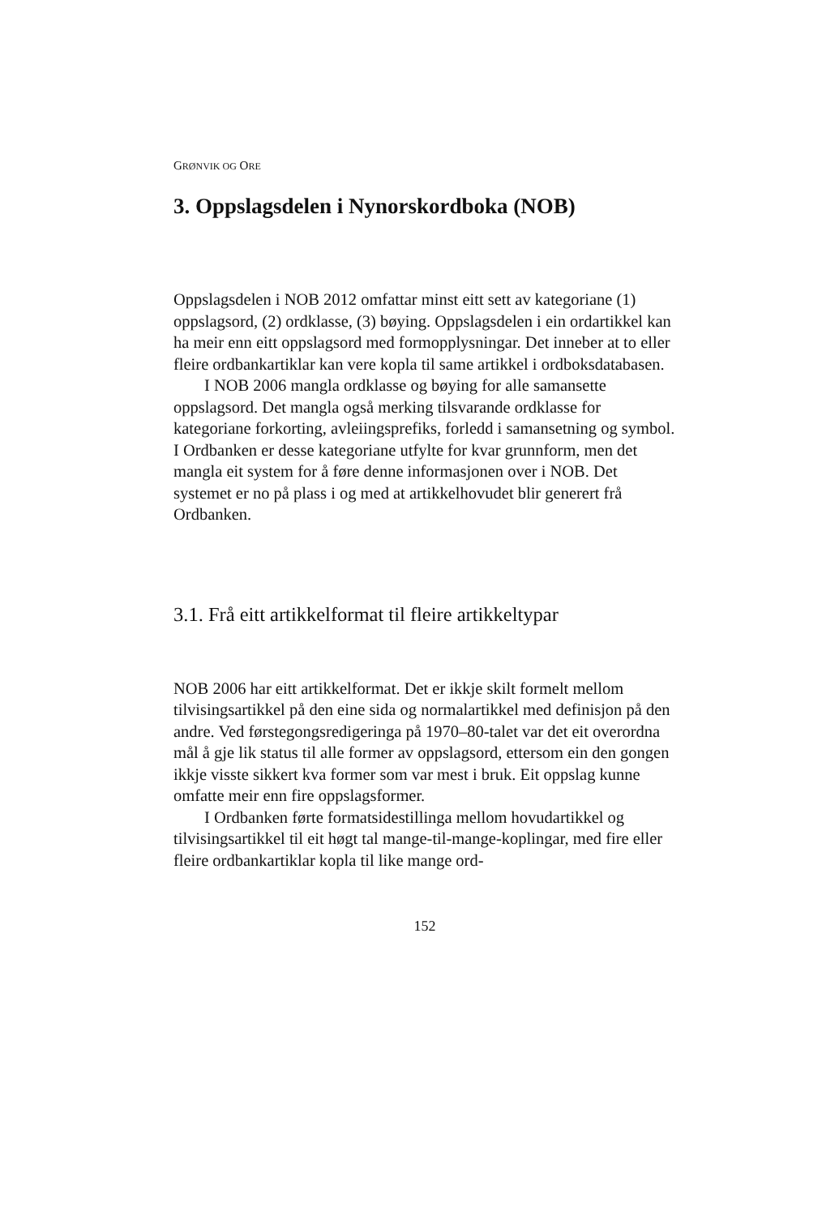GRØNVIK OG ORE
3. Oppslagsdelen i Nynorskordboka (NOB)
Oppslagsdelen i NOB 2012 omfattar minst eitt sett av kategoriane (1) oppslagsord, (2) ordklasse, (3) bøying. Oppslagsdelen i ein ordartikkel kan ha meir enn eitt oppslagsord med formopplysningar. Det inneber at to eller fleire ordbankartiklar kan vere kopla til same artikkel i ordboksdatabasen.
I NOB 2006 mangla ordklasse og bøying for alle samansette oppslagsord. Det mangla også merking tilsvarande ordklasse for kategoriane forkorting, avleiingsprefiks, forledd i samansetning og symbol. I Ordbanken er desse kategoriane utfylte for kvar grunnform, men det mangla eit system for å føre denne informasjonen over i NOB. Det systemet er no på plass i og med at artikkelhovudet blir generert frå Ordbanken.
3.1. Frå eitt artikkelformat til fleire artikkeltypar
NOB 2006 har eitt artikkelformat. Det er ikkje skilt formelt mellom tilvisingsartikkel på den eine sida og normalartikkel med definisjon på den andre. Ved førstegongsredigeringa på 1970–80-talet var det eit overordna mål å gje lik status til alle former av oppslagsord, ettersom ein den gongen ikkje visste sikkert kva former som var mest i bruk. Eit oppslag kunne omfatte meir enn fire oppslagsformer.
I Ordbanken førte formatsidestillinga mellom hovudartikkel og tilvisingsartikkel til eit høgt tal mange-til-mange-koplingar, med fire eller fleire ordbankartiklar kopla til like mange ord-
152